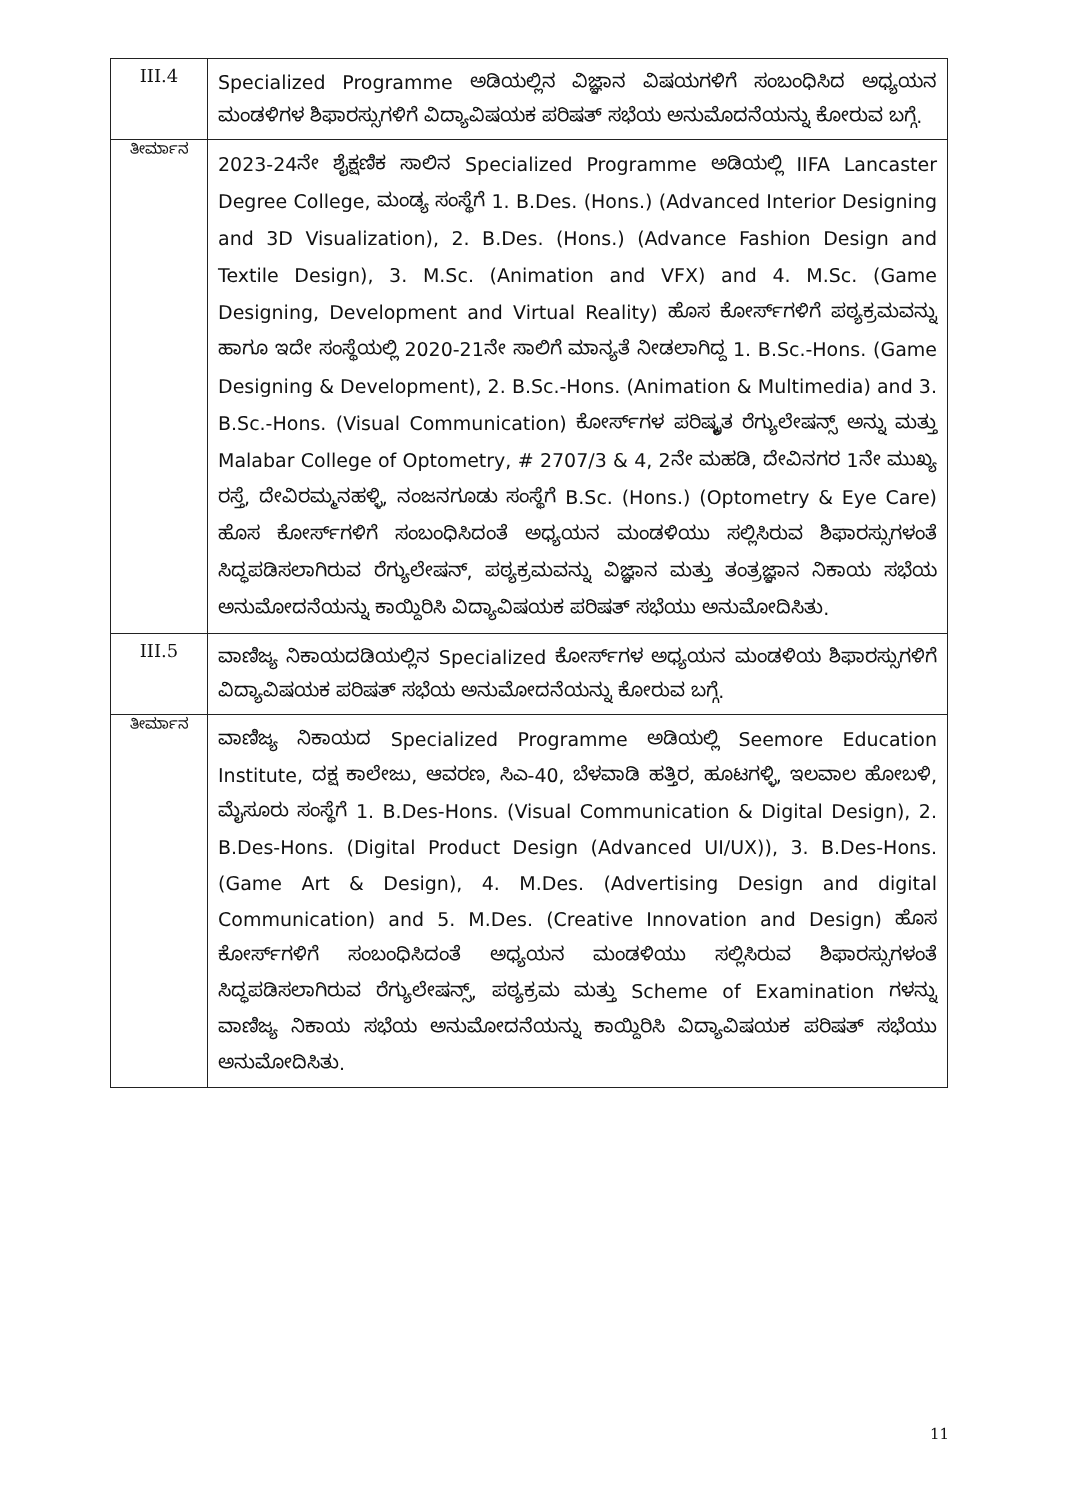| III.4 | Specialized Programme ಅಡಿಯಲ್ಲಿನ ವಿಜ್ಞಾನ ವಿಷಯಗಳಿಗೆ ಸಂಬಂಧಿಸಿದ ಅಧ್ಯಯನ ಮಂಡಳಿಗಳ ಶಿಫಾರಸ್ಸುಗಳಿಗೆ ವಿದ್ಯಾವಿಷಯಕ ಪರಿಷತ್ ಸಭೆಯ ಅನುಮೊದನೆಯನ್ನು ಕೋರುವ ಬಗ್ಗೆ. |
| ತೀರ್ಮಾನ | 2023-24ನೇ ಶೈಕ್ಷಣಿಕ ಸಾಲಿನ Specialized Programme ಅಡಿಯಲ್ಲಿ IIFA Lancaster Degree College, ಮಂಡ್ಯ ಸಂಸ್ಥೆಗೆ 1. B.Des. (Hons.) (Advanced Interior Designing and 3D Visualization), 2. B.Des. (Hons.) (Advance Fashion Design and Textile Design), 3. M.Sc. (Animation and VFX) and 4. M.Sc. (Game Designing, Development and Virtual Reality) ಹೊಸ ಕೋರ್ಸ್‌ಗಳಿಗೆ ಪಠ್ಯಕ್ರಮವನ್ನು ಹಾಗೂ ಇದೇ ಸಂಸ್ಥೆಯಲ್ಲಿ 2020-21ನೇ ಸಾಲಿಗೆ ಮಾನ್ಯತೆ ನೀಡಲಾಗಿದ್ದ 1. B.Sc.-Hons. (Game Designing & Development), 2. B.Sc.-Hons. (Animation & Multimedia) and 3. B.Sc.-Hons. (Visual Communication) ಕೋರ್ಸ್‌ಗಳ ಪರಿಷ್ಕೃತ ರೆಗ್ಯುಲೇಷನ್ಸ್ ಅನ್ನು ಮತ್ತು Malabar College of Optometry, # 2707/3 & 4, 2ನೇ ಮಹಡಿ, ದೇವಿನಗರ 1ನೇ ಮುಖ್ಯ ರಸ್ತೆ, ದೇವಿರಮ್ಮನಹಳ್ಳಿ, ನಂಜನಗೂಡು ಸಂಸ್ಥೆಗೆ B.Sc. (Hons.) (Optometry & Eye Care) ಹೊಸ ಕೋರ್ಸ್‌ಗಳಿಗೆ ಸಂಬಂಧಿಸಿದಂತೆ ಅಧ್ಯಯನ ಮಂಡಳಿಯು ಸಲ್ಲಿಸಿರುವ ಶಿಫಾರಸ್ಸುಗಳಂತೆ ಸಿದ್ಧಪಡಿಸಲಾಗಿರುವ ರೆಗ್ಯುಲೇಷನ್, ಪಠ್ಯಕ್ರಮವನ್ನು ವಿಜ್ಞಾನ ಮತ್ತು ತಂತ್ರಜ್ಞಾನ ನಿಕಾಯ ಸಭೆಯ ಅನುಮೋದನೆಯನ್ನು ಕಾಯ್ದಿರಿಸಿ ವಿದ್ಯಾವಿಷಯಕ ಪರಿಷತ್ ಸಭೆಯು ಅನುಮೋದಿಸಿತು. |
| III.5 | ವಾಣಿಜ್ಯ ನಿಕಾಯದಡಿಯಲ್ಲಿನ Specialized ಕೋರ್ಸ್‌ಗಳ ಅಧ್ಯಯನ ಮಂಡಳಿಯ ಶಿಫಾರಸ್ಸುಗಳಿಗೆ ವಿದ್ಯಾವಿಷಯಕ ಪರಿಷತ್ ಸಭೆಯ ಅನುಮೋದನೆಯನ್ನು ಕೋರುವ ಬಗ್ಗೆ. |
| ತೀರ್ಮಾನ | ವಾಣಿಜ್ಯ ನಿಕಾಯದ Specialized Programme ಅಡಿಯಲ್ಲಿ Seemore Education Institute, ದಕ್ಷ ಕಾಲೇಜು, ಆವರಣ, ಸಿಎ-40, ಬೆಳವಾಡಿ ಹತ್ತಿರ, ಹೂಟಗಳ್ಳಿ, ಇಲವಾಲ ಹೋಬಳಿ, ಮೈಸೂರು ಸಂಸ್ಥೆಗೆ 1. B.Des-Hons. (Visual Communication & Digital Design), 2. B.Des-Hons. (Digital Product Design (Advanced UI/UX)), 3. B.Des-Hons. (Game Art & Design), 4. M.Des. (Advertising Design and digital Communication) and 5. M.Des. (Creative Innovation and Design) ಹೊಸ ಕೋರ್ಸ್‌ಗಳಿಗೆ ಸಂಬಂಧಿಸಿದಂತೆ ಅಧ್ಯಯನ ಮಂಡಳಿಯು ಸಲ್ಲಿಸಿರುವ ಶಿಫಾರಸ್ಸುಗಳಂತೆ ಸಿದ್ಧಪಡಿಸಲಾಗಿರುವ ರೆಗ್ಯುಲೇಷನ್ಸ್, ಪಠ್ಯಕ್ರಮ ಮತ್ತು Scheme of Examination ಗಳನ್ನು ವಾಣಿಜ್ಯ ನಿಕಾಯ ಸಭೆಯ ಅನುಮೋದನೆಯನ್ನು ಕಾಯ್ದಿರಿಸಿ ವಿದ್ಯಾವಿಷಯಕ ಪರಿಷತ್ ಸಭೆಯು ಅನುಮೋದಿಸಿತು. |
11